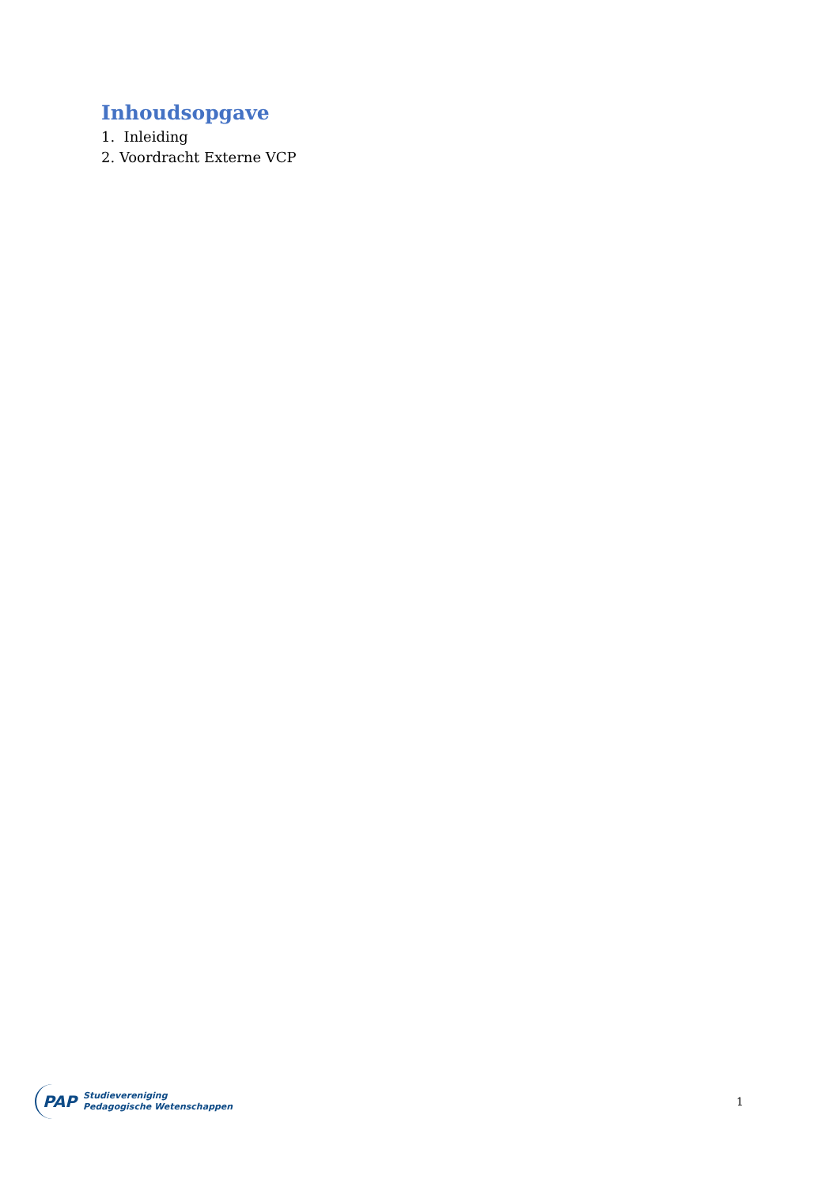Inhoudsopgave
1. Inleiding
2. Voordracht Externe VCP
PAP
Studievereniging
Pedagogische Wetenschappen
1